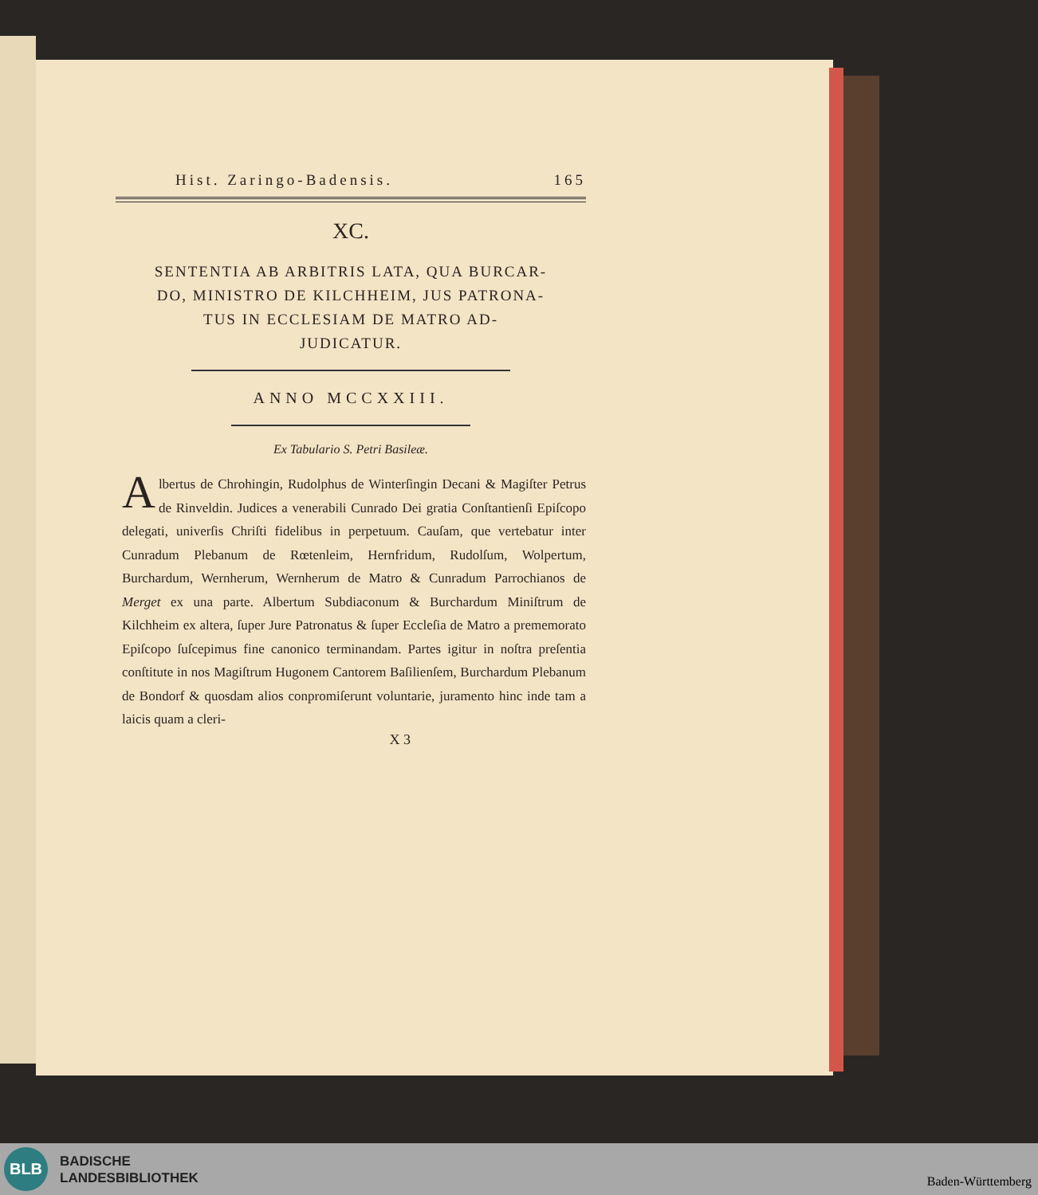Hist. Zaringo-Badensis. 165
XC.
SENTENTIA AB ARBITRIS LATA, QUA BURCAR-
DO, MINISTRO DE KILCHHEIM, JUS PATRONA-
TUS IN ECCLESIAM DE MATRO AD-
JUDICATUR.
ANNO MCCXXIII.
Ex Tabulario S. Petri Basileæ.
Albertus de Chrohingin, Rudolphus de Winterſingin Decani & Magiſter Petrus de Rinveldin. Judices a venerabili Cunrado Dei gratia Conſtantienſi Epiſcopo delegati, univerſis Chriſti fidelibus in perpetuum. Cauſam, que vertebatur inter Cunradum Plebanum de Rœtenleim, Hernfridum, Rudolſum, Wolpertum, Burchardum, Wernherum, Wernherum de Matro & Cunradum Parrochianos de Merget ex una parte. Albertum Subdiaconum & Burchardum Miniſtrum de Kilchheim ex altera, ſuper Jure Patronatus & ſuper Eccleſia de Matro a prememorato Epiſcopo ſuſcepimus fine canonico terminandam. Partes igitur in noſtra preſentia conſtitute in nos Magiſtrum Hugonem Cantorem Baſilienſem, Burchardum Plebanum de Bondorf & quosdam alios conpromiſerunt voluntarie, juramento hinc inde tam a laicis quam a cleri-
X 3
BLB
BADISCHE
LANDESBIBLIOTHEK
Baden-Württemberg